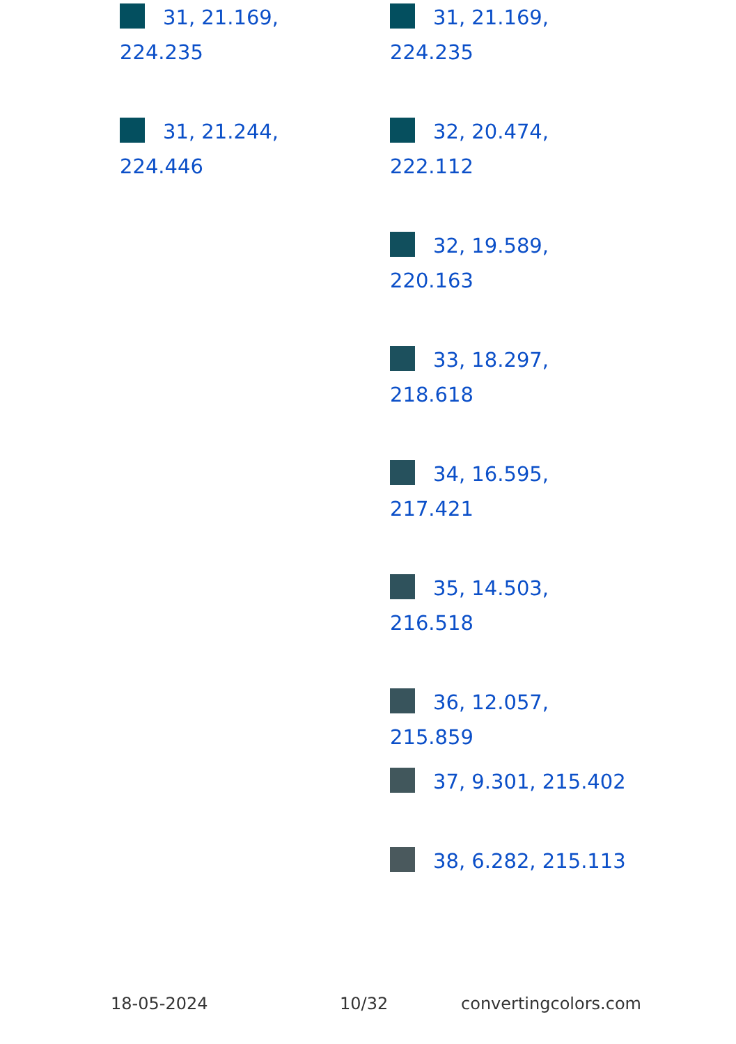31, 21.169, 224.235
31, 21.244, 224.446
31, 21.169, 224.235
32, 20.474, 222.112
32, 19.589, 220.163
33, 18.297, 218.618
34, 16.595, 217.421
35, 14.503, 216.518
36, 12.057, 215.859
37, 9.301, 215.402
38, 6.282, 215.113
18-05-2024 10/32 convertingcolors.com